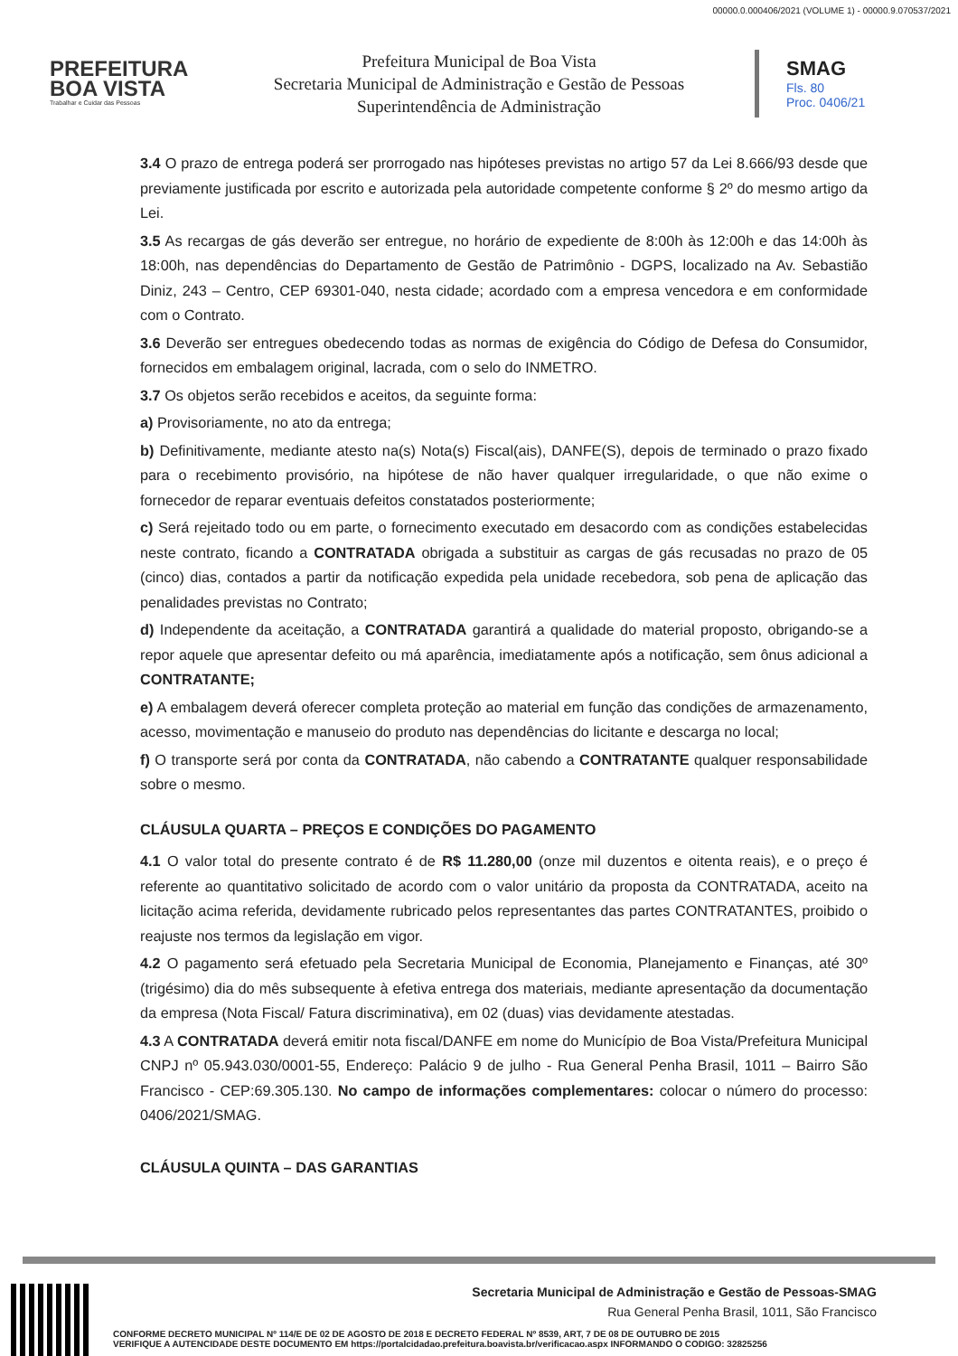00000.0.000406/2021 (VOLUME 1) - 00000.9.070537/2021
PREFEITURA
BOA VISTA
Trabalhar e Cuidar das Pessoas
Prefeitura Municipal de Boa Vista
Secretaria Municipal de Administração e Gestão de Pessoas
Superintendência de Administração
SMAG
Fls. 80
Proc. 0406/21
3.4 O prazo de entrega poderá ser prorrogado nas hipóteses previstas no artigo 57 da Lei 8.666/93 desde que previamente justificada por escrito e autorizada pela autoridade competente conforme § 2º do mesmo artigo da Lei.
3.5 As recargas de gás deverão ser entregue, no horário de expediente de 8:00h às 12:00h e das 14:00h às 18:00h, nas dependências do Departamento de Gestão de Patrimônio - DGPS, localizado na Av. Sebastião Diniz, 243 – Centro, CEP 69301-040, nesta cidade; acordado com a empresa vencedora e em conformidade com o Contrato.
3.6 Deverão ser entregues obedecendo todas as normas de exigência do Código de Defesa do Consumidor, fornecidos em embalagem original, lacrada, com o selo do INMETRO.
3.7 Os objetos serão recebidos e aceitos, da seguinte forma:
a) Provisoriamente, no ato da entrega;
b) Definitivamente, mediante atesto na(s) Nota(s) Fiscal(ais), DANFE(S), depois de terminado o prazo fixado para o recebimento provisório, na hipótese de não haver qualquer irregularidade, o que não exime o fornecedor de reparar eventuais defeitos constatados posteriormente;
c) Será rejeitado todo ou em parte, o fornecimento executado em desacordo com as condições estabelecidas neste contrato, ficando a CONTRATADA obrigada a substituir as cargas de gás recusadas no prazo de 05 (cinco) dias, contados a partir da notificação expedida pela unidade recebedora, sob pena de aplicação das penalidades previstas no Contrato;
d) Independente da aceitação, a CONTRATADA garantirá a qualidade do material proposto, obrigando-se a repor aquele que apresentar defeito ou má aparência, imediatamente após a notificação, sem ônus adicional a CONTRATANTE;
e) A embalagem deverá oferecer completa proteção ao material em função das condições de armazenamento, acesso, movimentação e manuseio do produto nas dependências do licitante e descarga no local;
f) O transporte será por conta da CONTRATADA, não cabendo a CONTRATANTE qualquer responsabilidade sobre o mesmo.
CLÁUSULA QUARTA – PREÇOS E CONDIÇÕES DO PAGAMENTO
4.1 O valor total do presente contrato é de R$ 11.280,00 (onze mil duzentos e oitenta reais), e o preço é referente ao quantitativo solicitado de acordo com o valor unitário da proposta da CONTRATADA, aceito na licitação acima referida, devidamente rubricado pelos representantes das partes CONTRATANTES, proibido o reajuste nos termos da legislação em vigor.
4.2 O pagamento será efetuado pela Secretaria Municipal de Economia, Planejamento e Finanças, até 30º (trigésimo) dia do mês subsequente à efetiva entrega dos materiais, mediante apresentação da documentação da empresa (Nota Fiscal/ Fatura discriminativa), em 02 (duas) vias devidamente atestadas.
4.3 A CONTRATADA deverá emitir nota fiscal/DANFE em nome do Município de Boa Vista/Prefeitura Municipal CNPJ nº 05.943.030/0001-55, Endereço: Palácio 9 de julho - Rua General Penha Brasil, 1011 – Bairro São Francisco - CEP:69.305.130. No campo de informações complementares: colocar o número do processo: 0406/2021/SMAG.
CLÁUSULA QUINTA – DAS GARANTIAS
Secretaria Municipal de Administração e Gestão de Pessoas-SMAG
Rua General Penha Brasil, 1011, São Francisco
CONFORME DECRETO MUNICIPAL Nº 114/E DE 02 DE AGOSTO DE 2018 E DECRETO FEDERAL Nº 8539, ART, 7 DE 08 DE OUTUBRO DE 2015
VERIFIQUE A AUTENCIDADE DESTE DOCUMENTO EM https://portalcidadao.prefeitura.boavista.br/verificacao.aspx INFORMANDO O CODIGO: 32825256